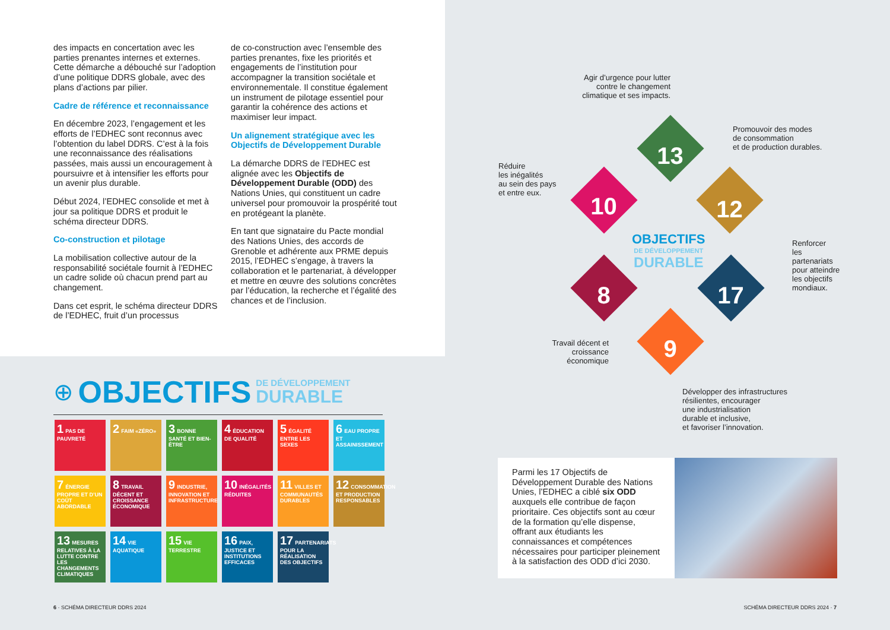des impacts en concertation avec les parties prenantes internes et externes. Cette démarche a débouché sur l’adoption d’une politique DDRS globale, avec des plans d’actions par pilier.
Cadre de référence et reconnaissance
En décembre 2023, l’engagement et les efforts de l’EDHEC sont reconnus avec l’obtention du label DDRS. C’est à la fois une reconnaissance des réalisations passées, mais aussi un encouragement à poursuivre et à intensifier les efforts pour un avenir plus durable.
Début 2024, l’EDHEC consolide et met à jour sa politique DDRS et produit le schéma directeur DDRS.
Co-construction et pilotage
La mobilisation collective autour de la responsabilité sociétale fournit à l’EDHEC un cadre solide où chacun prend part au changement.
Dans cet esprit, le schéma directeur DDRS de l’EDHEC, fruit d’un processus
de co-construction avec l’ensemble des parties prenantes, fixe les priorités et engagements de l’institution pour accompagner la transition sociétale et environnementale. Il constitue également un instrument de pilotage essentiel pour garantir la cohérence des actions et maximiser leur impact.
Un alignement stratégique avec les Objectifs de Développement Durable
La démarche DDRS de l’EDHEC est alignée avec les Objectifs de Développement Durable (ODD) des Nations Unies, qui constituent un cadre universel pour promouvoir la prospérité tout en protégeant la planète.
En tant que signataire du Pacte mondial des Nations Unies, des accords de Grenoble et adhérente aux PRME depuis 2015, l’EDHEC s’engage, à travers la collaboration et le partenariat, à développer et mettre en œuvre des solutions concrètes par l’éducation, la recherche et l’égalité des chances et de l’inclusion.
⊕ OBJECTIFS DE DÉVELOPPEMENT
DURABLE
1 PAS DE PAUVRETÉ
2 FAIM «ZÉRO»
3 BONNE SANTÉ ET BIEN-ÊTRE
4 ÉDUCATION DE QUALITÉ
5 ÉGALITÉ ENTRE LES SEXES
6 EAU PROPRE ET ASSAINISSEMENT
7 ÉNERGIE PROPRE ET D’UN COÛT ABORDABLE
8 TRAVAIL DÉCENT ET CROISSANCE ÉCONOMIQUE
9 INDUSTRIE, INNOVATION ET INFRASTRUCTURE
10 INÉGALITÉS RÉDUITES
11 VILLES ET COMMUNAUTÉS DURABLES
12 CONSOMMATION ET PRODUCTION RESPONSABLES
13 MESURES RELATIVES À LA LUTTE CONTRE LES CHANGEMENTS CLIMATIQUES
14 VIE AQUATIQUE
15 VIE TERRESTRE
16 PAIX, JUSTICE ET INSTITUTIONS EFFICACES
17 PARTENARIATS POUR LA RÉALISATION DES OBJECTIFS
Agir d’urgence pour lutter contre le changement climatique et ses impacts.
Promouvoir des modes
de consommation
et de production durables.
Réduire
les inégalités
au sein des pays
et entre eux.
Renforcer
les partenariats
pour atteindre
les objectifs
mondiaux.
13
10 12
OBJECTIFS
DE DÉVELOPPEMENT
DURABLE
8 17
9
Travail décent et croissance économique
Développer des infrastructures
résilientes, encourager
une industrialisation
durable et inclusive,
et favoriser l’innovation.
Parmi les 17 Objectifs de Développement Durable des Nations Unies, l’EDHEC a ciblé six ODD auxquels elle contribue de façon prioritaire. Ces objectifs sont au cœur de la formation qu’elle dispense, offrant aux étudiants les connaissances et compétences nécessaires pour participer pleinement à la satisfaction des ODD d’ici 2030.
6 · SCHÉMA DIRECTEUR DDRS 2024 SCHÉMA DIRECTEUR DDRS 2024 · 7